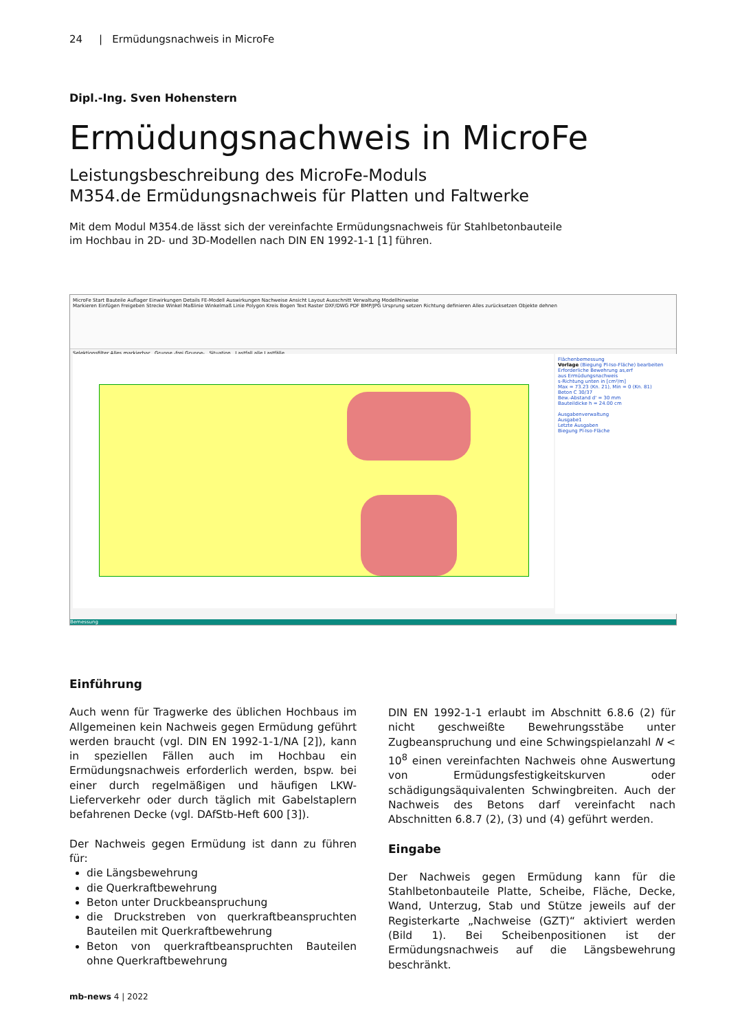24 | Ermüdungsnachweis in MicroFe
Dipl.-Ing. Sven Hohenstern
Ermüdungsnachweis in MicroFe
Leistungsbeschreibung des MicroFe-Moduls
M354.de Ermüdungsnachweis für Platten und Faltwerke
Mit dem Modul M354.de lässt sich der vereinfachte Ermüdungsnachweis für Stahlbetonbauteile im Hochbau in 2D- und 3D-Modellen nach DIN EN 1992-1-1 [1] führen.
MicroFe Start Bauteile Auflager Einwirkungen Details FE-Modell Auswirkungen Nachweise Ansicht Layout Ausschnitt Verwaltung Modellhinweise
Markieren Einfügen Freigeben Strecke Winkel Maßlinie Winkelmaß Linie Polygon Kreis Bogen Text Raster DXF/DWG PDF BMP/JPG Ursprung setzen Richtung definieren Alles zurücksetzen Objekte dehnen
Selektionsfilter Alles markierbar Gruppe -frei Gruppe- Situation Lastfall alle Lastfälle
Flächenbemessung
Vorlage (Biegung Pl-Iso-Fläche) bearbeiten
Erforderliche Bewehrung as,erf
aus Ermüdungsnachweis
s-Richtung unten in [cm²/m]
Max = 73.23 (Kn. 21), Min = 0 (Kn. 81)
Beton C 30/37
Bew.-Abstand d' = 30 mm
Bauteildicke h = 24.00 cm
Ausgabenverwaltung
Ausgabe1
Letzte Ausgaben
Biegung Pl-Iso-Fläche
Bemessung
Einführung
Auch wenn für Tragwerke des üblichen Hochbaus im Allgemeinen kein Nachweis gegen Ermüdung geführt werden braucht (vgl. DIN EN 1992-1-1/NA [2]), kann in speziellen Fällen auch im Hochbau ein Ermüdungsnachweis erforderlich werden, bspw. bei einer durch regelmäßigen und häufigen LKW-Lieferverkehr oder durch täglich mit Gabelstaplern befahrenen Decke (vgl. DAfStb-Heft 600 [3]).
Der Nachweis gegen Ermüdung ist dann zu führen für:
die Längsbewehrung
die Querkraftbewehrung
Beton unter Druckbeanspruchung
die Druckstreben von querkraftbeanspruchten Bauteilen mit Querkraftbewehrung
Beton von querkraftbeanspruchten Bauteilen ohne Querkraftbewehrung
DIN EN 1992-1-1 erlaubt im Abschnitt 6.8.6 (2) für nicht geschweißte Bewehrungsstäbe unter Zugbeanspruchung und eine Schwingspielanzahl N < 10<sup>8</sup> einen vereinfachten Nachweis ohne Auswertung von Ermüdungsfestigkeitskurven oder schädigungsäquivalenten Schwingbreiten. Auch der Nachweis des Betons darf vereinfacht nach Abschnitten 6.8.7 (2), (3) und (4) geführt werden.
Eingabe
Der Nachweis gegen Ermüdung kann für die Stahlbetonbauteile Platte, Scheibe, Fläche, Decke, Wand, Unterzug, Stab und Stütze jeweils auf der Registerkarte „Nachweise (GZT)“ aktiviert werden (Bild 1). Bei Scheibenpositionen ist der Ermüdungsnachweis auf die Längsbewehrung beschränkt.
mb-news 4 | 2022